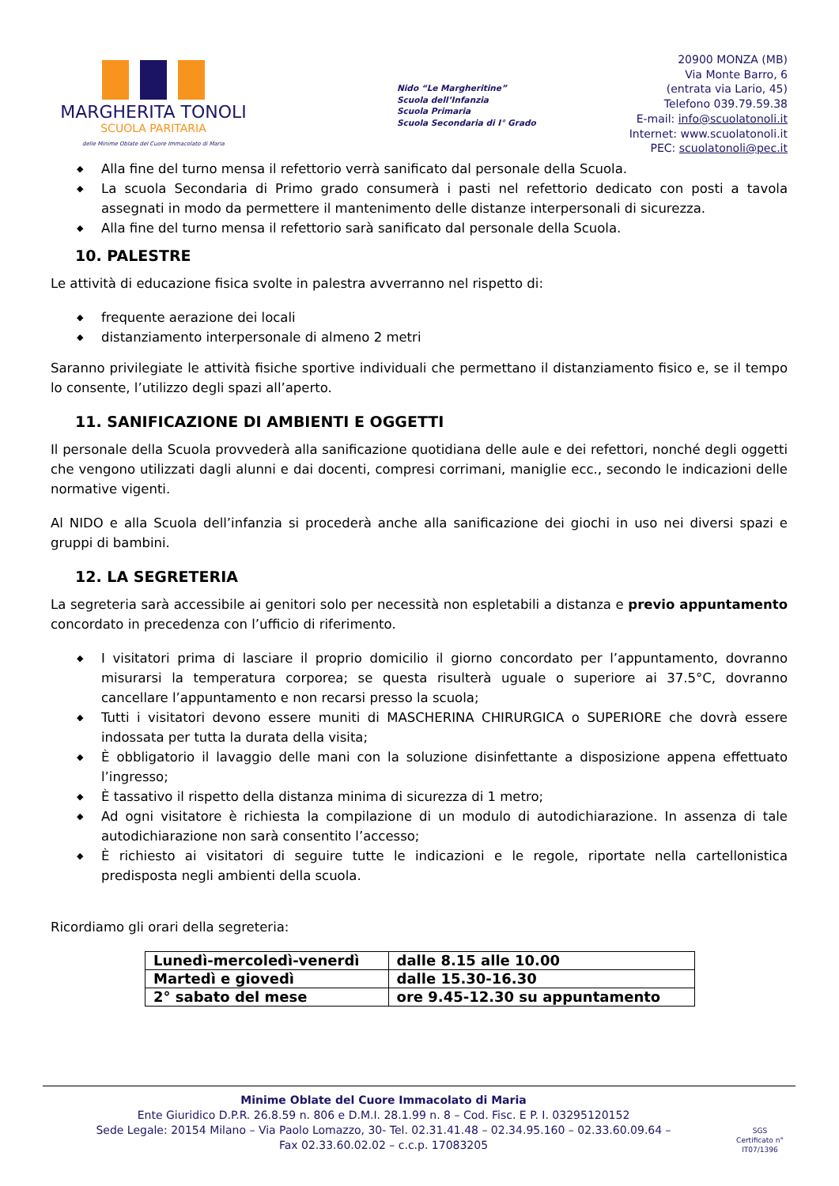MARGHERITA TONOLI
SCUOLA PARITARIA
delle Minime Oblate del Cuore Immacolato di Maria
Nido “Le Margheritine”
Scuola dell’Infanzia
Scuola Primaria
Scuola Secondaria di I° Grado
20900 MONZA (MB)
Via Monte Barro, 6
(entrata via Lario, 45)
Telefono 039.79.59.38
E-mail: info@scuolatonoli.it
Internet: www.scuolatonoli.it
PEC: scuolatonoli@pec.it
◆ Alla fine del turno mensa il refettorio verrà sanificato dal personale della Scuola.
◆ La scuola Secondaria di Primo grado consumerà i pasti nel refettorio dedicato con posti a tavola assegnati in modo da permettere il mantenimento delle distanze interpersonali di sicurezza.
◆ Alla fine del turno mensa il refettorio sarà sanificato dal personale della Scuola.
10. PALESTRE
Le attività di educazione fisica svolte in palestra avverranno nel rispetto di:
◆ frequente aerazione dei locali
◆ distanziamento interpersonale di almeno 2 metri
Saranno privilegiate le attività fisiche sportive individuali che permettano il distanziamento fisico e, se il tempo lo consente, l’utilizzo degli spazi all’aperto.
11. SANIFICAZIONE DI AMBIENTI E OGGETTI
Il personale della Scuola provvederà alla sanificazione quotidiana delle aule e dei refettori, nonché degli oggetti che vengono utilizzati dagli alunni e dai docenti, compresi corrimani, maniglie ecc., secondo le indicazioni delle normative vigenti.
Al NIDO e alla Scuola dell’infanzia si procederà anche alla sanificazione dei giochi in uso nei diversi spazi e gruppi di bambini.
12. LA SEGRETERIA
La segreteria sarà accessibile ai genitori solo per necessità non espletabili a distanza e previo appuntamento concordato in precedenza con l’ufficio di riferimento.
◆ I visitatori prima di lasciare il proprio domicilio il giorno concordato per l’appuntamento, dovranno misurarsi la temperatura corporea; se questa risulterà uguale o superiore ai 37.5°C, dovranno cancellare l’appuntamento e non recarsi presso la scuola;
◆ Tutti i visitatori devono essere muniti di MASCHERINA CHIRURGICA o SUPERIORE che dovrà essere indossata per tutta la durata della visita;
◆ È obbligatorio il lavaggio delle mani con la soluzione disinfettante a disposizione appena effettuato l’ingresso;
◆ È tassativo il rispetto della distanza minima di sicurezza di 1 metro;
◆ Ad ogni visitatore è richiesta la compilazione di un modulo di autodichiarazione. In assenza di tale autodichiarazione non sarà consentito l’accesso;
◆ È richiesto ai visitatori di seguire tutte le indicazioni e le regole, riportate nella cartellonistica predisposta negli ambienti della scuola.
Ricordiamo gli orari della segreteria:
| Lunedì-mercoledì-venerdì | dalle 8.15 alle 10.00 |
| Martedì e giovedì | dalle 15.30-16.30 |
| 2° sabato del mese | ore 9.45-12.30 su appuntamento |
Minime Oblate del Cuore Immacolato di Maria
Ente Giuridico D.P.R. 26.8.59 n. 806 e D.M.I. 28.1.99 n. 8 – Cod. Fisc. E P. I. 03295120152
Sede Legale: 20154 Milano – Via Paolo Lomazzo, 30- Tel. 02.31.41.48 – 02.34.95.160 – 02.33.60.09.64 –
Fax 02.33.60.02.02 – c.c.p. 17083205
SGS
Certificato n°
IT07/1396